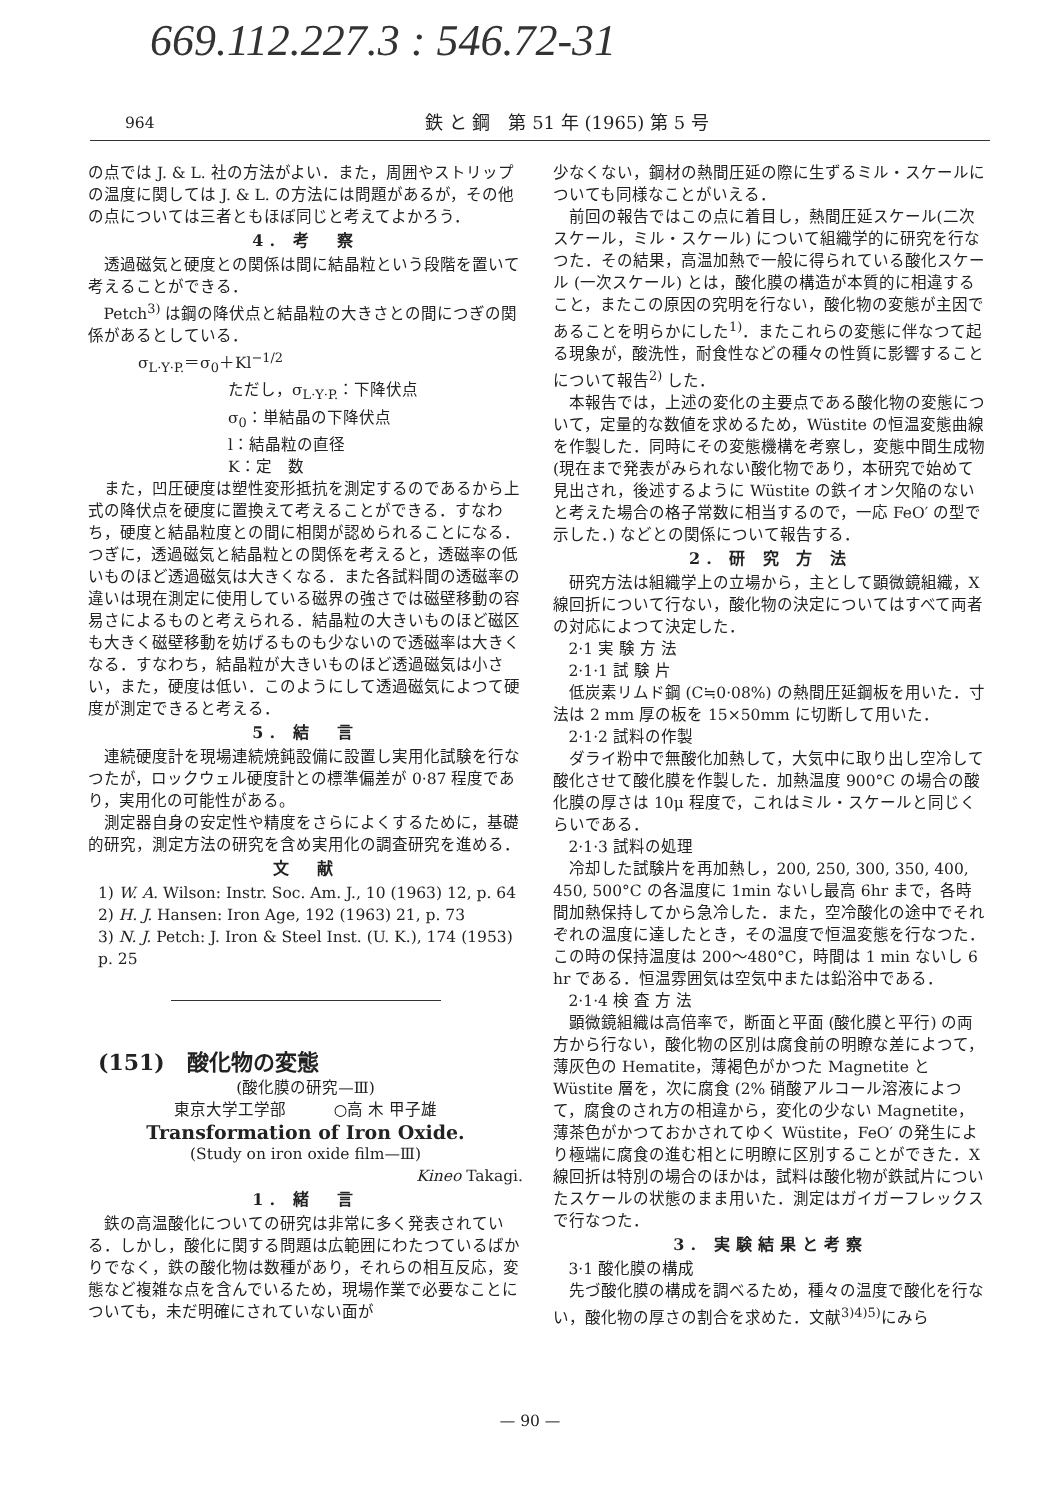669.112.227.3 : 546.72-31
964 鉄 と 鋼　第 51 年 (1965) 第 5 号
の点では J. & L. 社の方法がよい．また，周囲やストリップの温度に関しては J. & L. の方法には問題があるが，その他の点については三者ともほぼ同じと考えてよかろう．
4. 考　察
透過磁気と硬度との関係は間に結晶粒という段階を置いて考えることができる．
Petch<sup>3)</sup> は鋼の降伏点と結晶粒の大きさとの間につぎの関係があるとしている．
σ<sub>L·Y·P.</sub>＝σ<sub>0</sub>＋Kl<sup>−1/2</sup>
ただし，σ<sub>L·Y·P.</sub>：下降伏点
σ<sub>0</sub>：単結晶の下降伏点
l：結晶粒の直径
K：定　数
また，凹圧硬度は塑性変形抵抗を測定するのであるから上式の降伏点を硬度に置換えて考えることができる．すなわち，硬度と結晶粒度との間に相関が認められることになる．つぎに，透過磁気と結晶粒との関係を考えると，透磁率の低いものほど透過磁気は大きくなる．また各試料間の透磁率の違いは現在測定に使用している磁界の強さでは磁壁移動の容易さによるものと考えられる．結晶粒の大きいものほど磁区も大きく磁壁移動を妨げるものも少ないので透磁率は大きくなる．すなわち，結晶粒が大きいものほど透過磁気は小さい，また，硬度は低い．このようにして透過磁気によつて硬度が測定できると考える．
5. 結　言
連続硬度計を現場連続焼鈍設備に設置し実用化試験を行なつたが，ロックウェル硬度計との標準偏差が 0·87 程度であり，実用化の可能性がある。
測定器自身の安定性や精度をさらによくするために，基礎的研究，測定方法の研究を含め実用化の調査研究を進める．
文　献
1) W. A. Wilson: Instr. Soc. Am. J., 10 (1963) 12, p. 64
2) H. J. Hansen: Iron Age, 192 (1963) 21, p. 73
3) N. J. Petch: J. Iron & Steel Inst. (U. K.), 174 (1953) p. 25
(151)　酸化物の変態
(酸化膜の研究—Ⅲ)
東京大学工学部　　　○高 木 甲子雄
Transformation of Iron Oxide.
(Study on iron oxide film—Ⅲ)
Kineo Takagi.
1. 緒　言
鉄の高温酸化についての研究は非常に多く発表されている．しかし，酸化に関する問題は広範囲にわたつているばかりでなく，鉄の酸化物は数種があり，それらの相互反応，変態など複雑な点を含んでいるため，現場作業で必要なことについても，未だ明確にされていない面が
少なくない，鋼材の熱間圧延の際に生ずるミル・スケールについても同様なことがいえる．
前回の報告ではこの点に着目し，熱間圧延スケール(二次スケール，ミル・スケール) について組織学的に研究を行なつた．その結果，高温加熱で一般に得られている酸化スケール (一次スケール) とは，酸化膜の構造が本質的に相違すること，またこの原因の究明を行ない，酸化物の変態が主因であることを明らかにした<sup>1)</sup>．またこれらの変態に伴なつて起る現象が，酸洗性，耐食性などの種々の性質に影響することについて報告<sup>2)</sup> した．
本報告では，上述の変化の主要点である酸化物の変態について，定量的な数値を求めるため，Wüstite の恒温変態曲線を作製した．同時にその変態機構を考察し，変態中間生成物(現在まで発表がみられない酸化物であり，本研究で始めて見出され，後述するように Wüstite の鉄イオン欠陥のないと考えた場合の格子常数に相当するので，一応 FeO′ の型で示した．) などとの関係について報告する．
2. 研 究 方 法
研究方法は組織学上の立場から，主として顕微鏡組織，X線回折について行ない，酸化物の決定についてはすべて両者の対応によつて決定した．
2·1 実 験 方 法
2·1·1 試 験 片
低炭素リムド鋼 (C≒0·08%) の熱間圧延鋼板を用いた．寸法は 2 mm 厚の板を 15×50mm に切断して用いた．
2·1·2 試料の作製
ダライ粉中で無酸化加熱して，大気中に取り出し空冷して酸化させて酸化膜を作製した．加熱温度 900°C の場合の酸化膜の厚さは 10μ 程度で，これはミル・スケールと同じくらいである．
2·1·3 試料の処理
冷却した試験片を再加熱し，200, 250, 300, 350, 400, 450, 500°C の各温度に 1min ないし最高 6hr まで，各時間加熱保持してから急冷した．また，空冷酸化の途中でそれぞれの温度に達したとき，その温度で恒温変態を行なつた．この時の保持温度は 200〜480°C，時間は 1 min ないし 6 hr である．恒温雰囲気は空気中または鉛浴中である．
2·1·4 検 査 方 法
顕微鏡組織は高倍率で，断面と平面 (酸化膜と平行) の両方から行ない，酸化物の区別は腐食前の明瞭な差によつて，薄灰色の Hematite，薄褐色がかつた Magnetite と Wüstite 層を，次に腐食 (2% 硝酸アルコール溶液によつて，腐食のされ方の相違から，変化の少ない Magnetite，薄茶色がかつておかされてゆく Wüstite，FeO′ の発生により極端に腐食の進む相とに明瞭に区別することができた．X線回折は特別の場合のほかは，試料は酸化物が鉄試片についたスケールの状態のまま用いた．測定はガイガーフレックスで行なつた．
3. 実験結果と考察
3·1 酸化膜の構成
先づ酸化膜の構成を調べるため，種々の温度で酸化を行ない，酸化物の厚さの割合を求めた．文献<sup>3)4)5)</sup>にみら
— 90 —